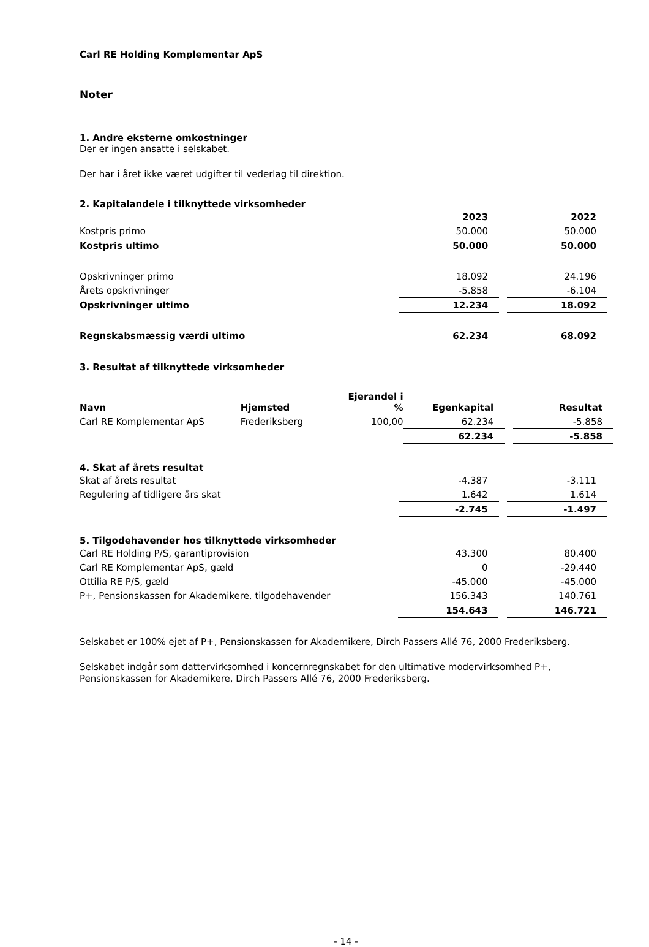Carl RE Holding Komplementar ApS
Noter
1. Andre eksterne omkostninger
Der er ingen ansatte i selskabet.
Der har i året ikke været udgifter til vederlag til direktion.
2. Kapitalandele i tilknyttede virksomheder
| | 2023 | | 2022 |
| Kostpris primo | 50.000 | | 50.000 |
| Kostpris ultimo | 50.000 | | 50.000 |
| Opskrivninger primo | 18.092 | | 24.196 |
| Årets opskrivninger | -5.858 | | -6.104 |
| Opskrivninger ultimo | 12.234 | | 18.092 |
| Regnskabsmæssig værdi ultimo | 62.234 | | 68.092 |
3. Resultat af tilknyttede virksomheder
| Navn | Hjemsted | Ejerandel i % | Egenkapital | | Resultat |
| Carl RE Komplementar ApS | Frederiksberg | 100,00 | 62.234 | | -5.858 |
| | | | 62.234 | | -5.858 |
4. Skat af årets resultat
| Skat af årets resultat | -4.387 | | -3.111 |
| Regulering af tidligere års skat | 1.642 | | 1.614 |
| | -2.745 | | -1.497 |
5. Tilgodehavender hos tilknyttede virksomheder
| Carl RE Holding P/S, garantiprovision | 43.300 | | 80.400 |
| Carl RE Komplementar ApS, gæld | 0 | | -29.440 |
| Ottilia RE P/S, gæld | -45.000 | | -45.000 |
| P+, Pensionskassen for Akademikere, tilgodehavender | 156.343 | | 140.761 |
| | 154.643 | | 146.721 |
Selskabet er 100% ejet af P+, Pensionskassen for Akademikere, Dirch Passers Allé 76, 2000 Frederiksberg.
Selskabet indgår som dattervirksomhed i koncernregnskabet for den ultimative modervirksomhed P+, Pensionskassen for Akademikere, Dirch Passers Allé 76, 2000 Frederiksberg.
- 14 -